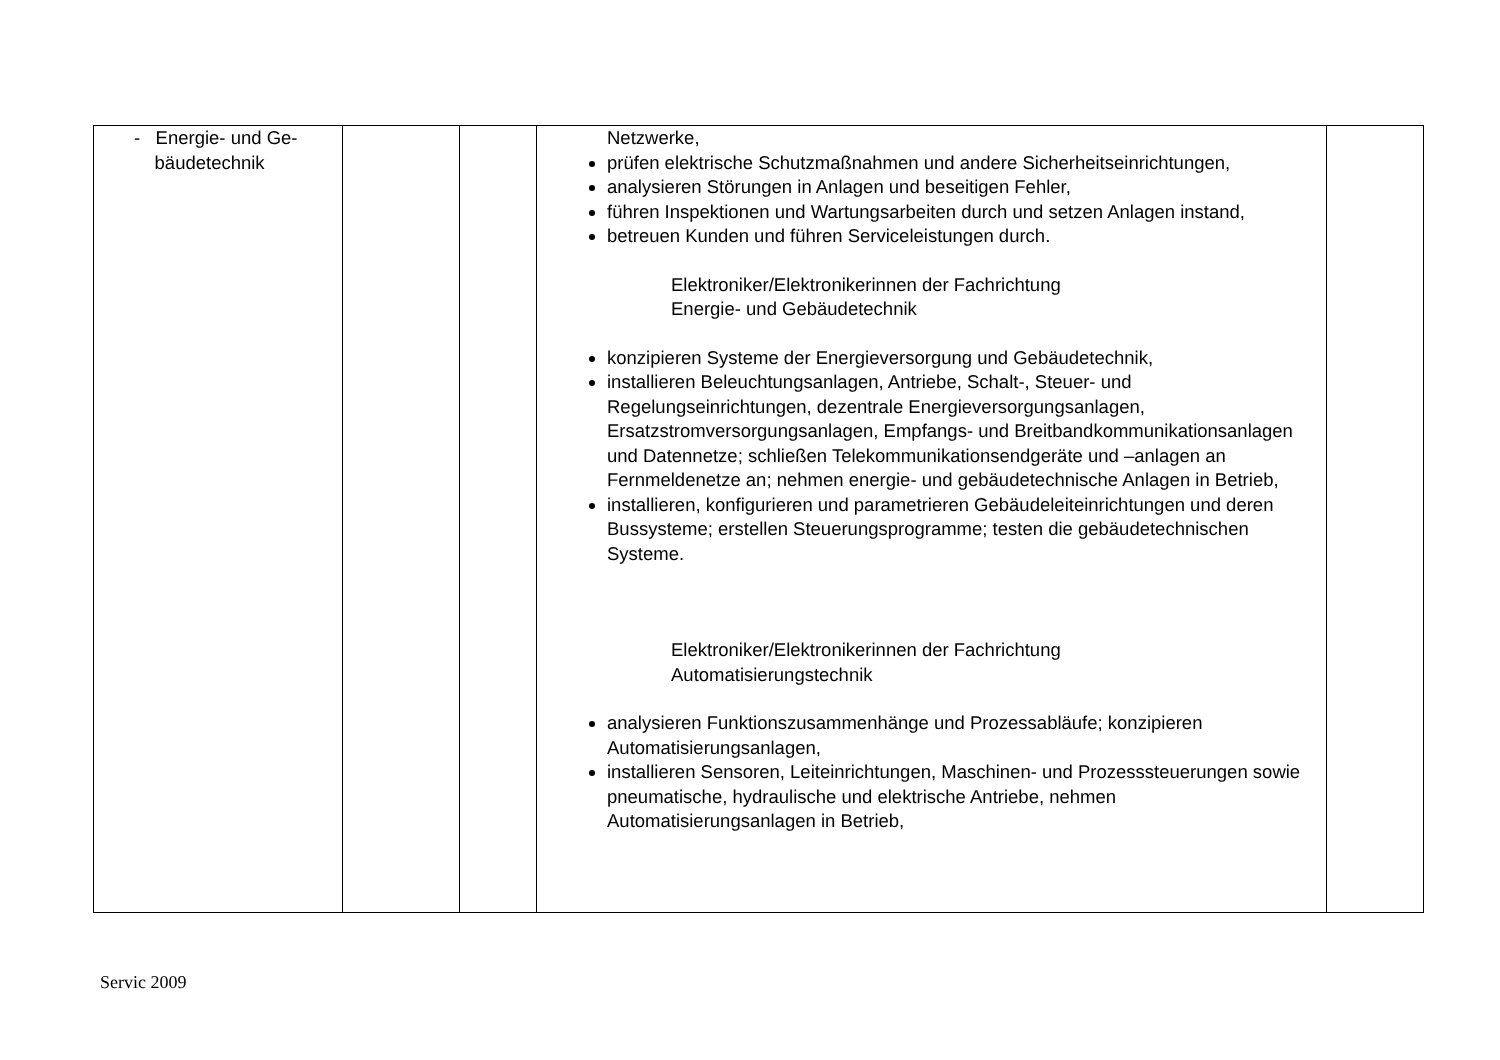| - Energie- und Ge- bäudetechnik | | | Netzwerke, prüfen elektrische Schutzmaßnahmen und andere Sicherheitseinrichtungen, analysieren Störungen in Anlagen und beseitigen Fehler, führen Inspektionen und Wartungsarbeiten durch und setzen Anlagen instand, betreuen Kunden und führen Serviceleistungen durch. Elektroniker/Elektronikerinnen der Fachrichtung Energie- und Gebäudetechnik konzipieren Systeme der Energieversorgung und Gebäudetechnik, installieren Beleuchtungsanlagen, Antriebe, Schalt-, Steuer- und Regelungseinrichtungen, dezentrale Energieversorgungsanlagen, Ersatzstromversorgungsanlagen, Empfangs- und Breitbandkommunikationsanlagen und Datennetze; schließen Telekommunikationsendgeräte und –anlagen an Fernmeldenetze an; nehmen energie- und gebäudetechnische Anlagen in Betrieb, installieren, konfigurieren und parametrieren Gebäudeleiteinrichtungen und deren Bussysteme; erstellen Steuerungsprogramme; testen die gebäudetechnischen Systeme. Elektroniker/Elektronikerinnen der Fachrichtung Automatisierungstechnik analysieren Funktionszusammenhänge und Prozessabläufe; konzipieren Automatisierungsanlagen, installieren Sensoren, Leiteinrichtungen, Maschinen- und Prozesssteuerungen sowie pneumatische, hydraulische und elektrische Antriebe, nehmen Automatisierungsanlagen in Betrieb, | |
Servic 2009